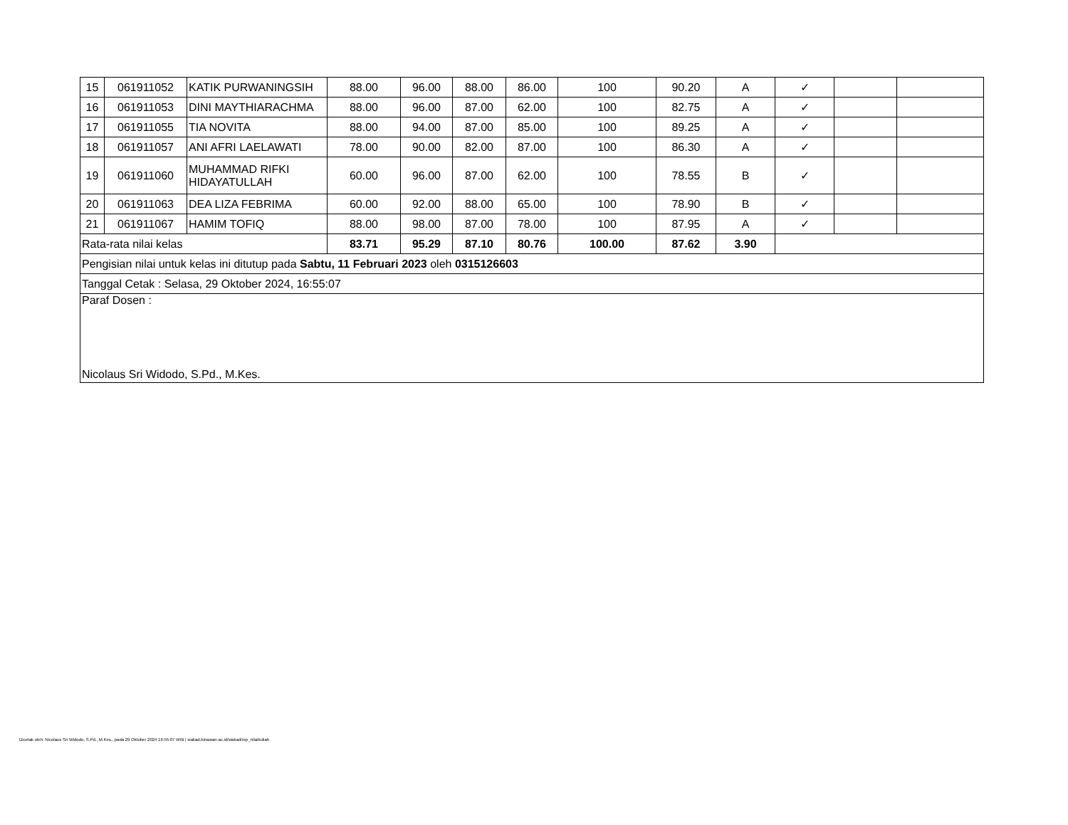| 15 | 061911052 | KATIK PURWANINGSIH | 88.00 | 96.00 | 88.00 | 86.00 | 100 | 90.20 | A | ✓ | | |
| 16 | 061911053 | DINI MAYTHIARACHMA | 88.00 | 96.00 | 87.00 | 62.00 | 100 | 82.75 | A | ✓ | | |
| 17 | 061911055 | TIA NOVITA | 88.00 | 94.00 | 87.00 | 85.00 | 100 | 89.25 | A | ✓ | | |
| 18 | 061911057 | ANI AFRI LAELAWATI | 78.00 | 90.00 | 82.00 | 87.00 | 100 | 86.30 | A | ✓ | | |
| 19 | 061911060 | MUHAMMAD RIFKI HIDAYATULLAH | 60.00 | 96.00 | 87.00 | 62.00 | 100 | 78.55 | B | ✓ | | |
| 20 | 061911063 | DEA LIZA FEBRIMA | 60.00 | 92.00 | 88.00 | 65.00 | 100 | 78.90 | B | ✓ | | |
| 21 | 061911067 | HAMIM TOFIQ | 88.00 | 98.00 | 87.00 | 78.00 | 100 | 87.95 | A | ✓ | | |
| Rata-rata nilai kelas | | | 83.71 | 95.29 | 87.10 | 80.76 | 100.00 | 87.62 | 3.90 | | | |
| Pengisian nilai untuk kelas ini ditutup pada Sabtu, 11 Februari 2023 oleh 0315126603 | | | | | | | | | | | | |
| Tanggal Cetak : Selasa, 29 Oktober 2024, 16:55:07 | | | | | | | | | | | | |
| Paraf Dosen : Nicolaus Sri Widodo, S.Pd., M.Kes. | | | | | | | | | | | | |
Dicetak oleh: Nicolaus Sri Widodo, S.Pd., M.Kes., pada 29 Oktober 2024 16:55:07 WIB | siakad.binawan.ac.id/siakad/rep_nilaikuliah